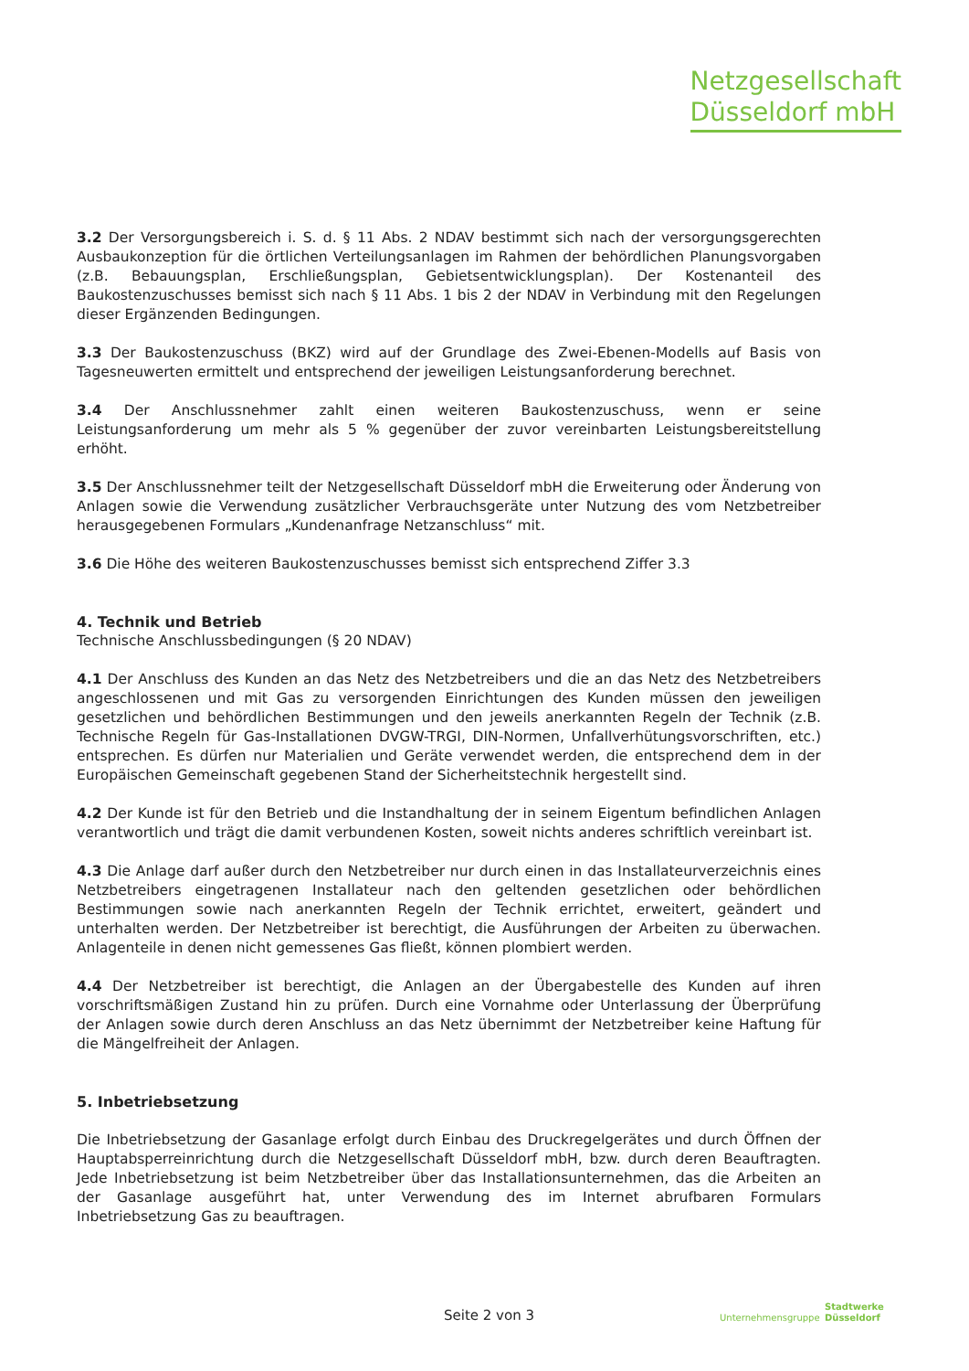Netzgesellschaft
Düsseldorf mbH
3.2 Der Versorgungsbereich i. S. d. § 11 Abs. 2 NDAV bestimmt sich nach der versorgungsgerechten Ausbaukonzeption für die örtlichen Verteilungsanlagen im Rahmen der behördlichen Planungsvorgaben (z.B. Bebauungsplan, Erschließungsplan, Gebietsentwicklungsplan). Der Kostenanteil des Baukostenzuschusses bemisst sich nach § 11 Abs. 1 bis 2 der NDAV in Verbindung mit den Regelungen dieser Ergänzenden Bedingungen.
3.3 Der Baukostenzuschuss (BKZ) wird auf der Grundlage des Zwei-Ebenen-Modells auf Basis von Tagesneuwerten ermittelt und entsprechend der jeweiligen Leistungsanforderung berechnet.
3.4 Der Anschlussnehmer zahlt einen weiteren Baukostenzuschuss, wenn er seine Leistungsanforderung um mehr als 5 % gegenüber der zuvor vereinbarten Leistungsbereitstellung erhöht.
3.5 Der Anschlussnehmer teilt der Netzgesellschaft Düsseldorf mbH die Erweiterung oder Änderung von Anlagen sowie die Verwendung zusätzlicher Verbrauchsgeräte unter Nutzung des vom Netzbetreiber herausgegebenen Formulars „Kundenanfrage Netzanschluss“ mit.
3.6 Die Höhe des weiteren Baukostenzuschusses bemisst sich entsprechend Ziffer 3.3
4. Technik und Betrieb
Technische Anschlussbedingungen (§ 20 NDAV)
4.1 Der Anschluss des Kunden an das Netz des Netzbetreibers und die an das Netz des Netzbetreibers angeschlossenen und mit Gas zu versorgenden Einrichtungen des Kunden müssen den jeweiligen gesetzlichen und behördlichen Bestimmungen und den jeweils anerkannten Regeln der Technik (z.B. Technische Regeln für Gas-Installationen DVGW-TRGI, DIN-Normen, Unfallverhütungsvorschriften, etc.) entsprechen. Es dürfen nur Materialien und Geräte verwendet werden, die entsprechend dem in der Europäischen Gemeinschaft gegebenen Stand der Sicherheitstechnik hergestellt sind.
4.2 Der Kunde ist für den Betrieb und die Instandhaltung der in seinem Eigentum befindlichen Anlagen verantwortlich und trägt die damit verbundenen Kosten, soweit nichts anderes schriftlich vereinbart ist.
4.3 Die Anlage darf außer durch den Netzbetreiber nur durch einen in das Installateurverzeichnis eines Netzbetreibers eingetragenen Installateur nach den geltenden gesetzlichen oder behördlichen Bestimmungen sowie nach anerkannten Regeln der Technik errichtet, erweitert, geändert und unterhalten werden. Der Netzbetreiber ist berechtigt, die Ausführungen der Arbeiten zu überwachen. Anlagenteile in denen nicht gemessenes Gas fließt, können plombiert werden.
4.4 Der Netzbetreiber ist berechtigt, die Anlagen an der Übergabestelle des Kunden auf ihren vorschriftsmäßigen Zustand hin zu prüfen. Durch eine Vornahme oder Unterlassung der Überprüfung der Anlagen sowie durch deren Anschluss an das Netz übernimmt der Netzbetreiber keine Haftung für die Mängelfreiheit der Anlagen.
5. Inbetriebsetzung
Die Inbetriebsetzung der Gasanlage erfolgt durch Einbau des Druckregelgerätes und durch Öffnen der Hauptabsperreinrichtung durch die Netzgesellschaft Düsseldorf mbH, bzw. durch deren Beauftragten. Jede Inbetriebsetzung ist beim Netzbetreiber über das Installationsunternehmen, das die Arbeiten an der Gasanlage ausgeführt hat, unter Verwendung des im Internet abrufbaren Formulars Inbetriebsetzung Gas zu beauftragen.
Seite 2 von 3 Unternehmensgruppe
Stadtwerke
Düsseldorf